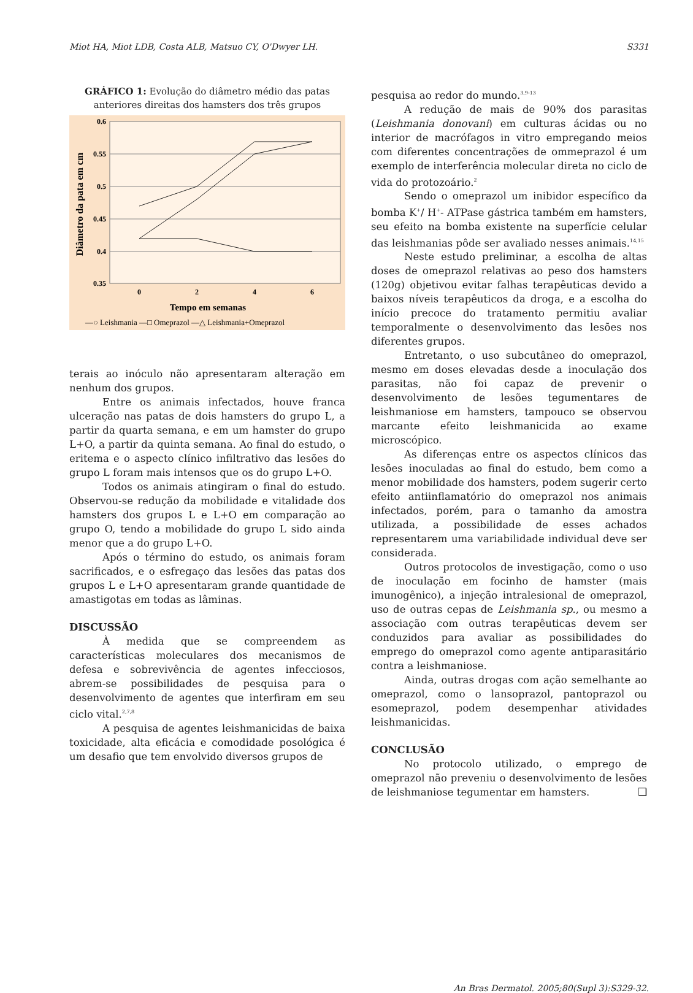Miot HA, Miot LDB, Costa ALB, Matsuo CY, O'Dwyer LH. S331
GRÁFICO 1: Evolução do diâmetro médio das patas anteriores direitas dos hamsters dos três grupos
0.6
0.55
0.5
0.45
0.4
0.35
0
2
4
6
Tempo em semanas
Diâmetro da pata em cm
—○ Leishmania —□ Omeprazol —△ Leishmania+Omeprazol
terais ao inóculo não apresentaram alteração em nenhum dos grupos.
Entre os animais infectados, houve franca ulceração nas patas de dois hamsters do grupo L, a partir da quarta semana, e em um hamster do grupo L+O, a partir da quinta semana. Ao final do estudo, o eritema e o aspecto clínico infiltrativo das lesões do grupo L foram mais intensos que os do grupo L+O.
Todos os animais atingiram o final do estudo. Observou-se redução da mobilidade e vitalidade dos hamsters dos grupos L e L+O em comparação ao grupo O, tendo a mobilidade do grupo L sido ainda menor que a do grupo L+O.
Após o término do estudo, os animais foram sacrificados, e o esfregaço das lesões das patas dos grupos L e L+O apresentaram grande quantidade de amastigotas em todas as lâminas.
DISCUSSÃO
À medida que se compreendem as características moleculares dos mecanismos de defesa e sobrevivência de agentes infecciosos, abrem-se possibilidades de pesquisa para o desenvolvimento de agentes que interfiram em seu ciclo vital.<sup>2,7,8</sup>
A pesquisa de agentes leishmanicidas de baixa toxicidade, alta eficácia e comodidade posológica é um desafio que tem envolvido diversos grupos de
pesquisa ao redor do mundo.<sup>3,9-13</sup>
A redução de mais de 90% dos parasitas (Leishmania donovani) em culturas ácidas ou no interior de macrófagos in vitro empregando meios com diferentes concentrações de ommeprazol é um exemplo de interferência molecular direta no ciclo de vida do protozoário.<sup>2</sup>
Sendo o omeprazol um inibidor específico da bomba K<sup>+</sup>/ H<sup>+</sup>- ATPase gástrica também em hamsters, seu efeito na bomba existente na superfície celular das leishmanias pôde ser avaliado nesses animais.<sup>14,15</sup>
Neste estudo preliminar, a escolha de altas doses de omeprazol relativas ao peso dos hamsters (120g) objetivou evitar falhas terapêuticas devido a baixos níveis terapêuticos da droga, e a escolha do início precoce do tratamento permitiu avaliar temporalmente o desenvolvimento das lesões nos diferentes grupos.
Entretanto, o uso subcutâneo do omeprazol, mesmo em doses elevadas desde a inoculação dos parasitas, não foi capaz de prevenir o desenvolvimento de lesões tegumentares de leishmaniose em hamsters, tampouco se observou marcante efeito leishmanicida ao exame microscópico.
As diferenças entre os aspectos clínicos das lesões inoculadas ao final do estudo, bem como a menor mobilidade dos hamsters, podem sugerir certo efeito antiinflamatório do omeprazol nos animais infectados, porém, para o tamanho da amostra utilizada, a possibilidade de esses achados representarem uma variabilidade individual deve ser considerada.
Outros protocolos de investigação, como o uso de inoculação em focinho de hamster (mais imunogênico), a injeção intralesional de omeprazol, uso de outras cepas de Leishmania sp., ou mesmo a associação com outras terapêuticas devem ser conduzidos para avaliar as possibilidades do emprego do omeprazol como agente antiparasitário contra a leishmaniose.
Ainda, outras drogas com ação semelhante ao omeprazol, como o lansoprazol, pantoprazol ou esomeprazol, podem desempenhar atividades leishmanicidas.
CONCLUSÃO
No protocolo utilizado, o emprego de omeprazol não preveniu o desenvolvimento de lesões de leishmaniose tegumentar em hamsters. ❑
An Bras Dermatol. 2005;80(Supl 3):S329-32.